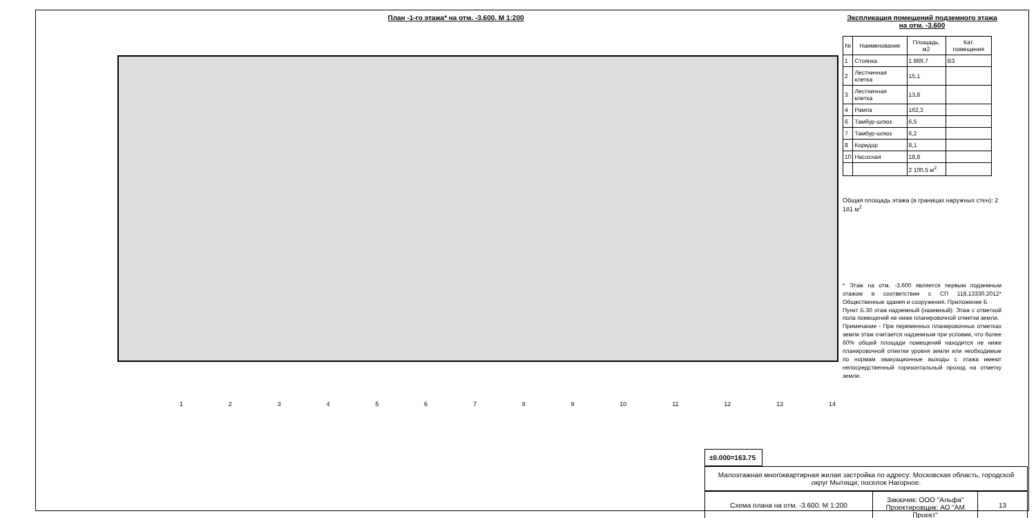План -1-го этажа* на отм. -3.600. М 1:200
1 2 3 4 5 6 7 8 9 10 11 12 13 14
±0.000=163.75
Малоэтажная многоквартирная жилая застройка по адресу: Московская область, городской округ Мытищи, поселок Нагорное.
Схема плана на отм. -3.600. М 1:200 Заказчик: ООО "Альфа" Проектировщик: АО "АМ Проект" 13
Экспликация помещений подземного этажа на отм. -3.600
| № | Наименование | Площадь, м2 | Кат. помещения |
| --- | --- | --- | --- |
| 1 | Стоянка | 1 869,7 | В3 |
| 2 | Лестничная клетка | 15,1 | |
| 3 | Лестничная клетка | 13,8 | |
| 4 | Рампа | 162,3 | |
| 6 | Тамбур-шлюз | 6,5 | |
| 7 | Тамбур-шлюз | 6,2 | |
| 8 | Коридор | 8,1 | |
| 10 | Насосная | 18,8 | |
| | | 2 100,5 м<sup>2</sup> | |
Общая площадь этажа (в границах наружных стен): 2 181 м<sup>2</sup>
* Этаж на отм. -3.600 является первым подземным этажом в соответствии с СП 118.13330.2012* Общественные здания и сооружения. Приложение Б
Пункт Б.30 этаж надземный (наземный): Этаж с отметкой пола помещений не ниже планировочной отметки земли.
Примечание - При переменных планировочных отметках земли этаж считается надземным при условии, что более 60% общей площади помещений находится не ниже планировочной отметки уровня земли или необходимые по нормам эвакуационные выходы с этажа имеют непосредственный горизонтальный проход на отметку земли.